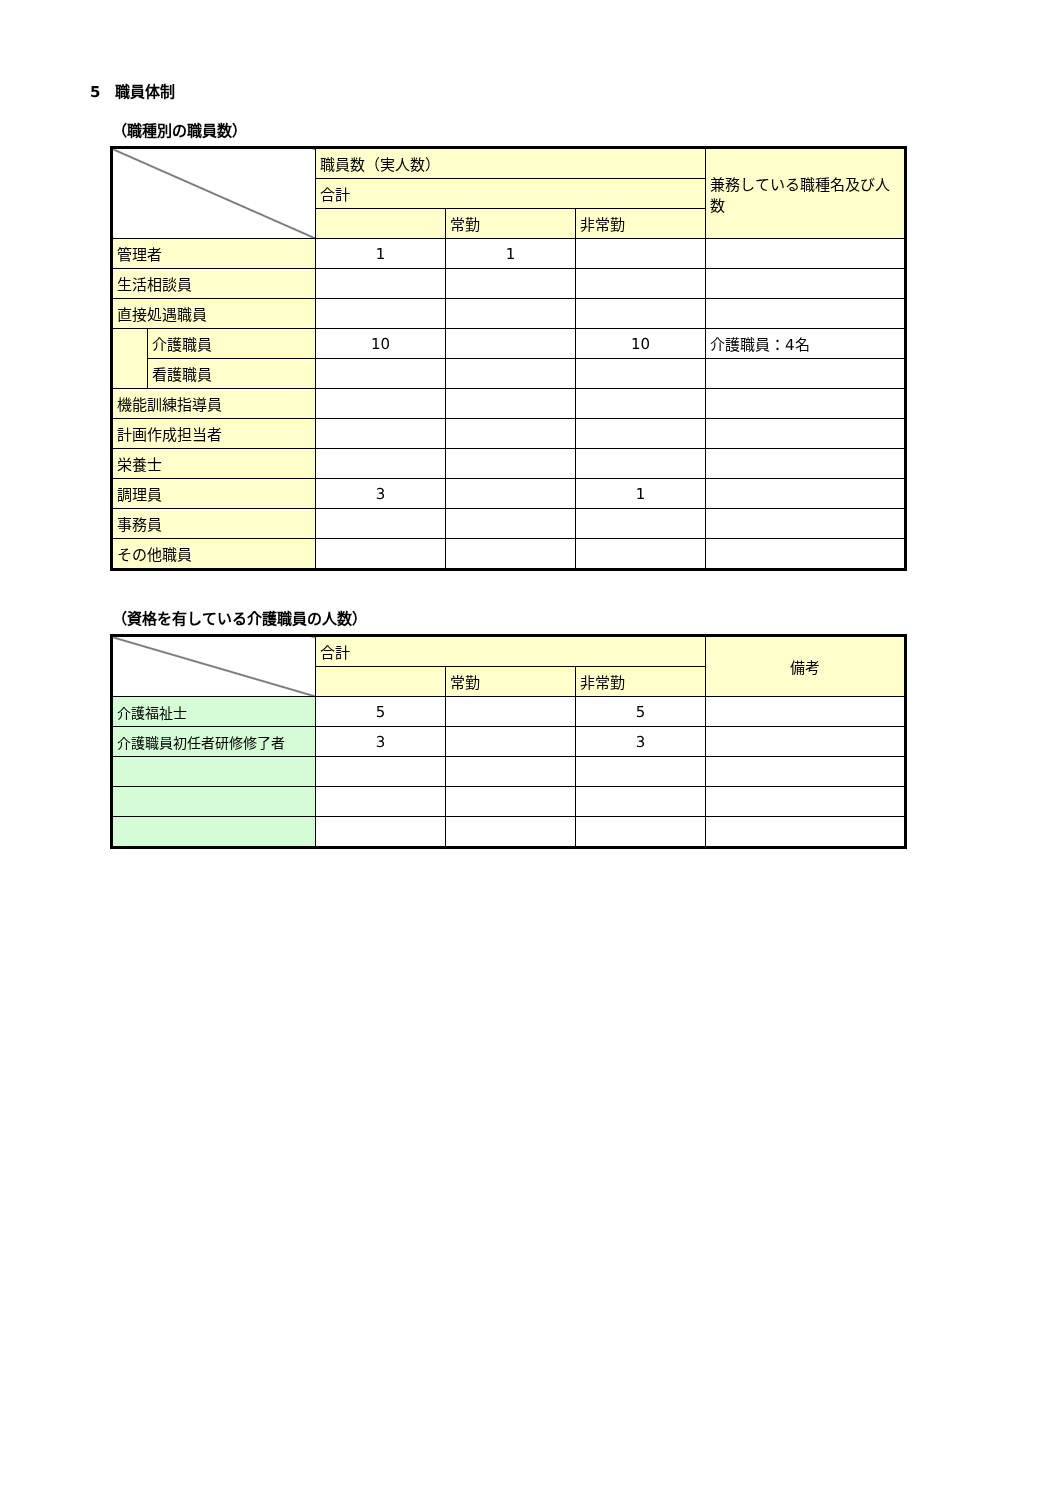5　職員体制
（職種別の職員数）
| | | 職員数（実人数） | | | 兼務している職種名及び人数 |
| | | 合計 | | | |
| | | | 常勤 | 非常勤 | |
| 管理者 | | 1 | 1 | | |
| 生活相談員 | | | | | |
| 直接処遇職員 | | | | | |
| | 介護職員 | 10 | | 10 | 介護職員：4名 |
| | 看護職員 | | | | |
| 機能訓練指導員 | | | | | |
| 計画作成担当者 | | | | | |
| 栄養士 | | | | | |
| 調理員 | | 3 | | 1 | |
| 事務員 | | | | | |
| その他職員 | | | | | |
（資格を有している介護職員の人数）
| | 合計 | | | 備考 |
| | | 常勤 | 非常勤 | |
| 介護福祉士 | 5 | | 5 | |
| 介護職員初任者研修修了者 | 3 | | 3 | |